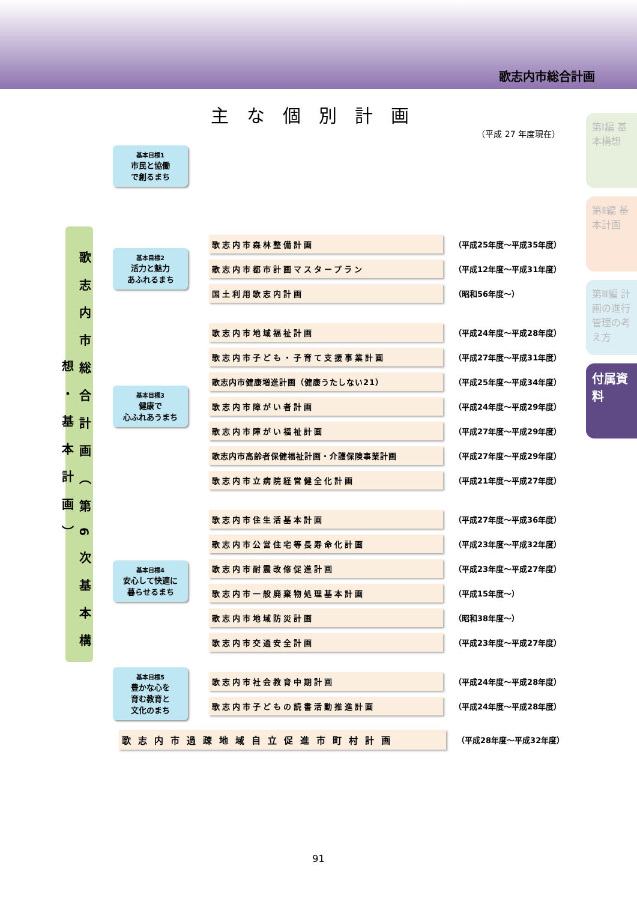歌志内市総合計画
主な個別計画
（平成 27 年度現在）
歌志内市総合計画（第6次基本構想・基本計画）
基本目標1
市民と協働
で創るまち
基本目標2
活力と魅力
あふれるまち
歌志内市森林整備計画
（平成25年度～平成35年度）
歌志内市都市計画マスタープラン
（平成12年度～平成31年度）
国土利用歌志内計画
（昭和56年度～）
基本目標3
健康で
心ふれあうまち
歌志内市地域福祉計画
（平成24年度～平成28年度）
歌志内市子ども・子育て支援事業計画
（平成27年度～平成31年度）
歌志内市健康増進計画（健康うたしない21）
（平成25年度～平成34年度）
歌志内市障がい者計画
（平成24年度～平成29年度）
歌志内市障がい福祉計画
（平成27年度～平成29年度）
歌志内市高齢者保健福祉計画・介護保険事業計画
（平成27年度～平成29年度）
歌志内市立病院経営健全化計画
（平成21年度～平成27年度）
基本目標4
安心して快適に
暮らせるまち
歌志内市住生活基本計画
（平成27年度～平成36年度）
歌志内市公営住宅等長寿命化計画
（平成23年度～平成32年度）
歌志内市耐震改修促進計画
（平成23年度～平成27年度）
歌志内市一般廃棄物処理基本計画
（平成15年度～）
歌志内市地域防災計画
（昭和38年度～）
歌志内市交通安全計画
（平成23年度～平成27年度）
基本目標5
豊かな心を
育む教育と
文化のまち
歌志内市社会教育中期計画
（平成24年度～平成28年度）
歌志内市子どもの読書活動推進計画
（平成24年度～平成28年度）
歌志内市過疎地域自立促進市町村計画
（平成28年度～平成32年度）
第Ⅰ編 基本構想
第Ⅱ編 基本計画
第Ⅲ編 計画の進行管理の考え方
付属資料
91